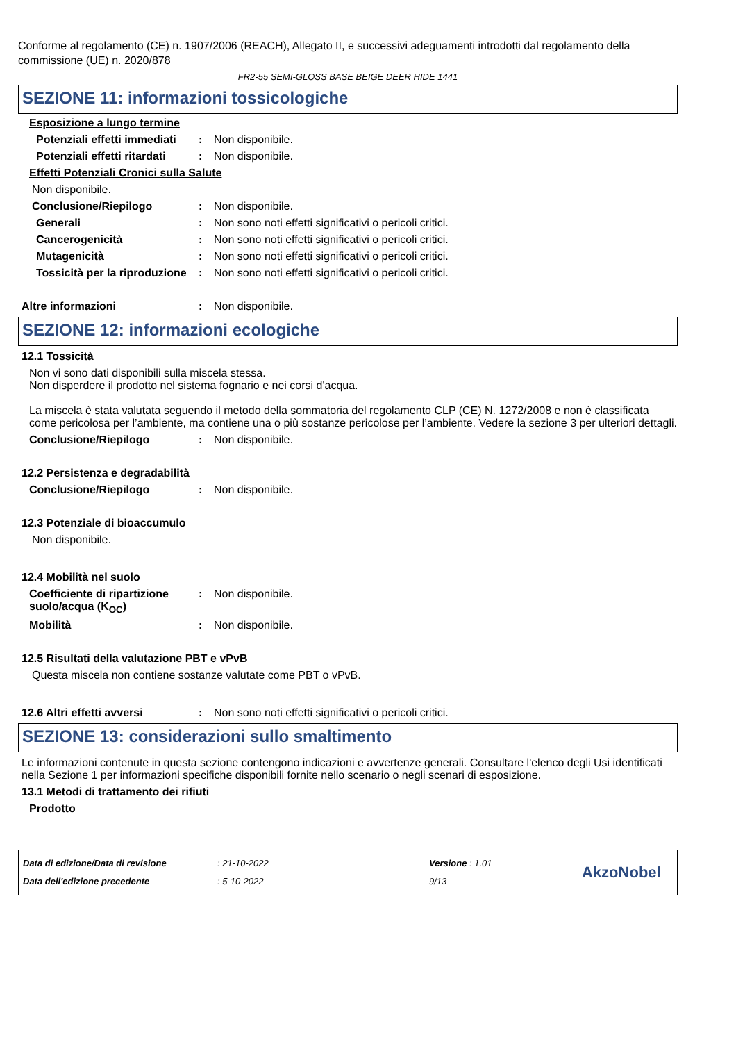Conforme al regolamento (CE) n. 1907/2006 (REACH), Allegato II, e successivi adeguamenti introdotti dal regolamento della commissione (UE) n. 2020/878
FR2-55 SEMI-GLOSS BASE BEIGE DEER HIDE 1441
SEZIONE 11: informazioni tossicologiche
Esposizione a lungo termine
Potenziali effetti immediati
: Non disponibile.
Potenziali effetti ritardati
: Non disponibile.
Effetti Potenziali Cronici sulla Salute
Non disponibile.
Conclusione/Riepilogo : Non disponibile.
Generali : Non sono noti effetti significativi o pericoli critici.
Cancerogenicità : Non sono noti effetti significativi o pericoli critici.
Mutagenicità : Non sono noti effetti significativi o pericoli critici.
Tossicità per la riproduzione
: Non sono noti effetti significativi o pericoli critici.
Altre informazioni : Non disponibile.
SEZIONE 12: informazioni ecologiche
12.1 Tossicità
Non vi sono dati disponibili sulla miscela stessa.
Non disperdere il prodotto nel sistema fognario e nei corsi d'acqua.
La miscela è stata valutata seguendo il metodo della sommatoria del regolamento CLP (CE) N. 1272/2008 e non è classificata come pericolosa per l’ambiente, ma contiene una o più sostanze pericolose per l’ambiente. Vedere la sezione 3 per ulteriori dettagli.
Conclusione/Riepilogo : Non disponibile.
12.2 Persistenza e degradabilità
Conclusione/Riepilogo : Non disponibile.
12.3 Potenziale di bioaccumulo
Non disponibile.
12.4 Mobilità nel suolo
Coefficiente di ripartizione suolo/acqua (K<sub>OC</sub>)
: Non disponibile.
Mobilità : Non disponibile.
12.5 Risultati della valutazione PBT e vPvB
Questa miscela non contiene sostanze valutate come PBT o vPvB.
12.6 Altri effetti avversi : Non sono noti effetti significativi o pericoli critici.
SEZIONE 13: considerazioni sullo smaltimento
Le informazioni contenute in questa sezione contengono indicazioni e avvertenze generali. Consultare l'elenco degli Usi identificati nella Sezione 1 per informazioni specifiche disponibili fornite nello scenario o negli scenari di esposizione.
13.1 Metodi di trattamento dei rifiuti
Prodotto
Data di edizione/Data di revisione
Data dell'edizione precedente
: 21-10-2022
: 5-10-2022
Versione : 1.01
9/13
AkzoNobel